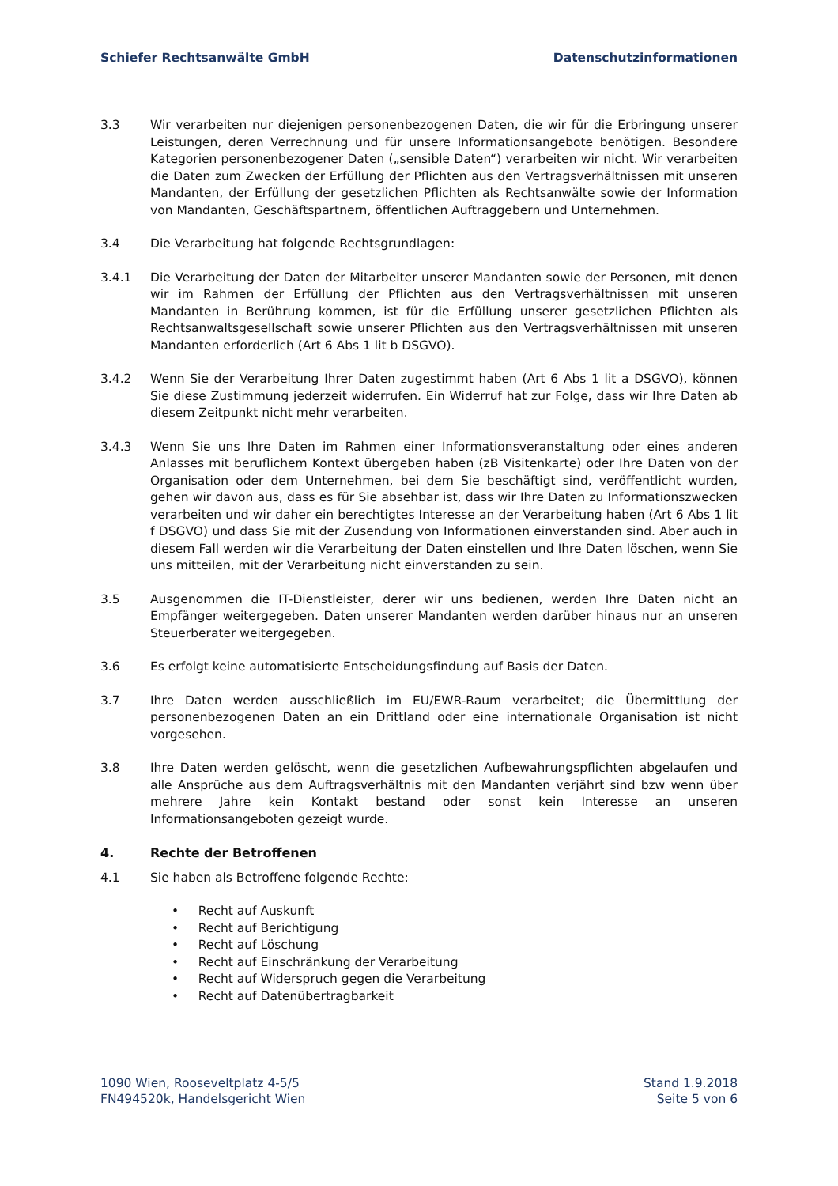Schiefer Rechtsanwälte GmbH Datenschutzinformationen
3.3 Wir verarbeiten nur diejenigen personenbezogenen Daten, die wir für die Erbringung unserer Leistungen, deren Verrechnung und für unsere Informationsangebote benötigen. Besondere Kategorien personenbezogener Daten („sensible Daten“) verarbeiten wir nicht. Wir verarbeiten die Daten zum Zwecken der Erfüllung der Pflichten aus den Vertragsverhältnissen mit unseren Mandanten, der Erfüllung der gesetzlichen Pflichten als Rechtsanwälte sowie der Information von Mandanten, Geschäftspartnern, öffentlichen Auftraggebern und Unternehmen.
3.4 Die Verarbeitung hat folgende Rechtsgrundlagen:
3.4.1 Die Verarbeitung der Daten der Mitarbeiter unserer Mandanten sowie der Personen, mit denen wir im Rahmen der Erfüllung der Pflichten aus den Vertragsverhältnissen mit unseren Mandanten in Berührung kommen, ist für die Erfüllung unserer gesetzlichen Pflichten als Rechtsanwaltsgesellschaft sowie unserer Pflichten aus den Vertragsverhältnissen mit unseren Mandanten erforderlich (Art 6 Abs 1 lit b DSGVO).
3.4.2 Wenn Sie der Verarbeitung Ihrer Daten zugestimmt haben (Art 6 Abs 1 lit a DSGVO), können Sie diese Zustimmung jederzeit widerrufen. Ein Widerruf hat zur Folge, dass wir Ihre Daten ab diesem Zeitpunkt nicht mehr verarbeiten.
3.4.3 Wenn Sie uns Ihre Daten im Rahmen einer Informationsveranstaltung oder eines anderen Anlasses mit beruflichem Kontext übergeben haben (zB Visitenkarte) oder Ihre Daten von der Organisation oder dem Unternehmen, bei dem Sie beschäftigt sind, veröffentlicht wurden, gehen wir davon aus, dass es für Sie absehbar ist, dass wir Ihre Daten zu Informationszwecken verarbeiten und wir daher ein berechtigtes Interesse an der Verarbeitung haben (Art 6 Abs 1 lit f DSGVO) und dass Sie mit der Zusendung von Informationen einverstanden sind. Aber auch in diesem Fall werden wir die Verarbeitung der Daten einstellen und Ihre Daten löschen, wenn Sie uns mitteilen, mit der Verarbeitung nicht einverstanden zu sein.
3.5 Ausgenommen die IT-Dienstleister, derer wir uns bedienen, werden Ihre Daten nicht an Empfänger weitergegeben. Daten unserer Mandanten werden darüber hinaus nur an unseren Steuerberater weitergegeben.
3.6 Es erfolgt keine automatisierte Entscheidungsfindung auf Basis der Daten.
3.7 Ihre Daten werden ausschließlich im EU/EWR-Raum verarbeitet; die Übermittlung der personenbezogenen Daten an ein Drittland oder eine internationale Organisation ist nicht vorgesehen.
3.8 Ihre Daten werden gelöscht, wenn die gesetzlichen Aufbewahrungspflichten abgelaufen und alle Ansprüche aus dem Auftragsverhältnis mit den Mandanten verjährt sind bzw wenn über mehrere Jahre kein Kontakt bestand oder sonst kein Interesse an unseren Informationsangeboten gezeigt wurde.
4. Rechte der Betroffenen
4.1 Sie haben als Betroffene folgende Rechte:
• Recht auf Auskunft
• Recht auf Berichtigung
• Recht auf Löschung
• Recht auf Einschränkung der Verarbeitung
• Recht auf Widerspruch gegen die Verarbeitung
• Recht auf Datenübertragbarkeit
1090 Wien, Rooseveltplatz 4-5/5
FN494520k, Handelsgericht Wien
Stand 1.9.2018
Seite 5 von 6